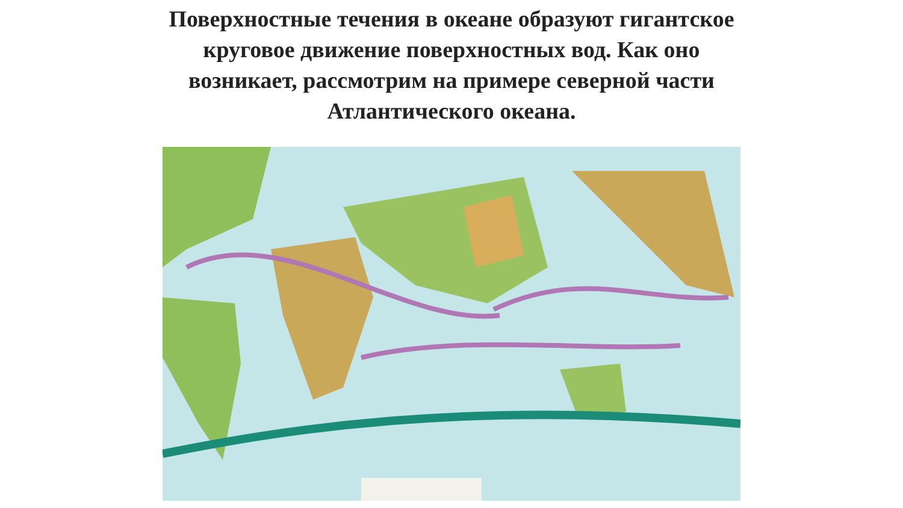Поверхностные течения в океане образуют гигантское
круговое движение поверхностных вод. Как оно
возникает, рассмотрим на примере северной части
Атлантического океана.